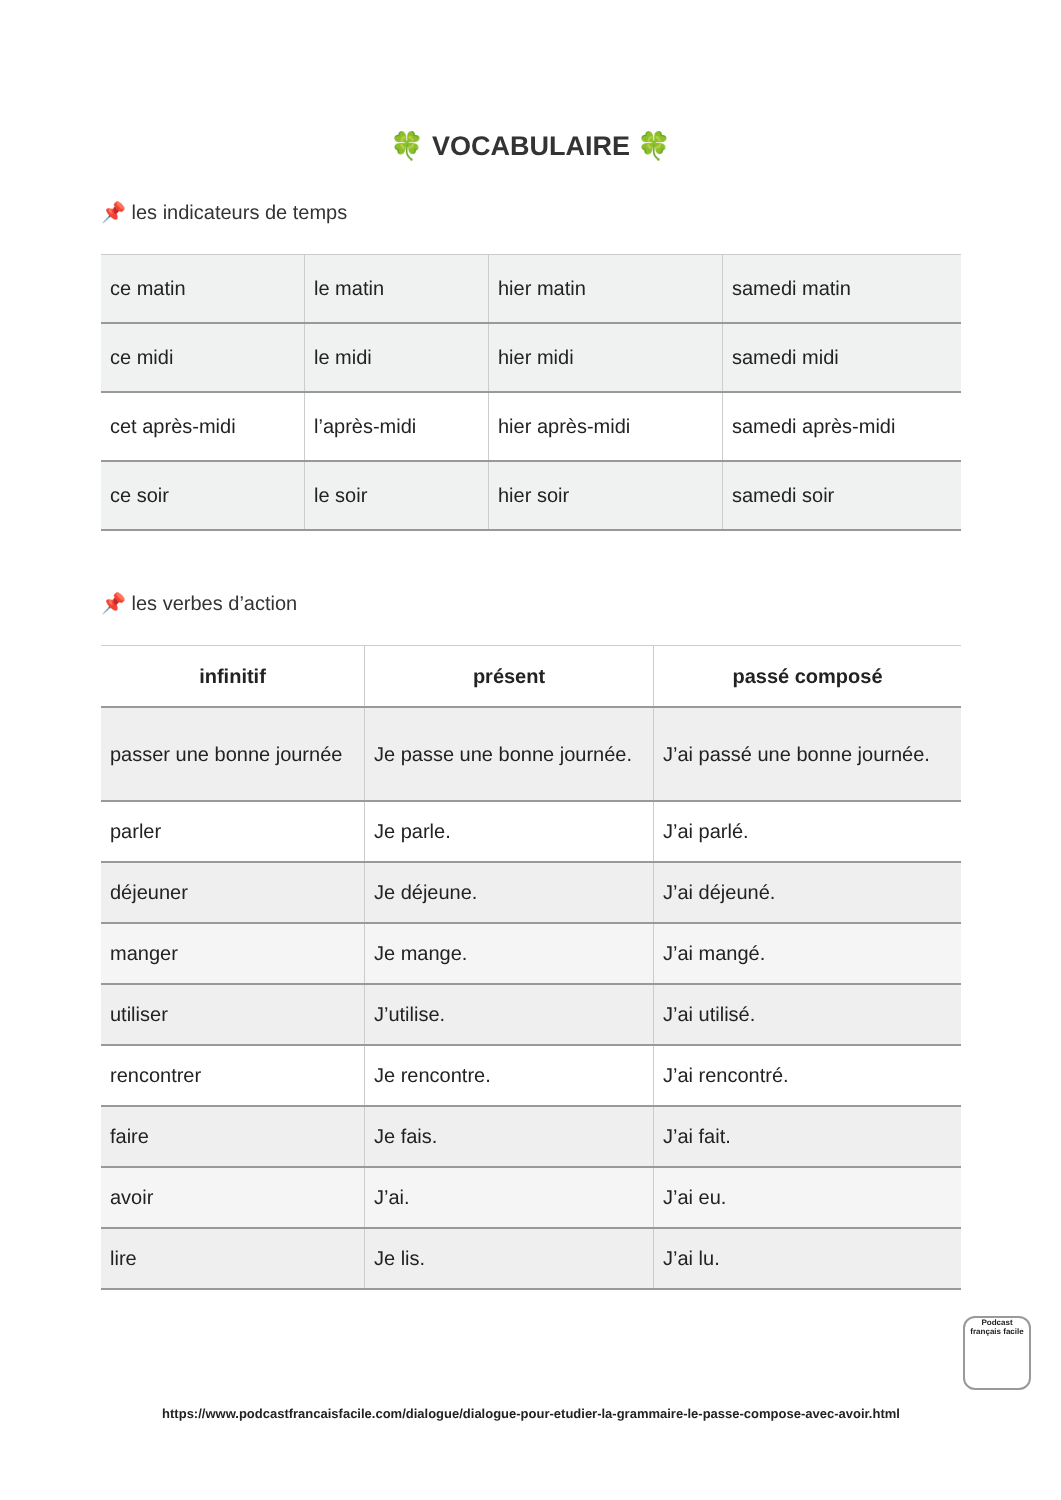🍀 VOCABULAIRE 🍀
📌 les indicateurs de temps
| ce matin | le matin | hier matin | samedi matin |
| ce midi | le midi | hier midi | samedi midi |
| cet après-midi | l’après-midi | hier après-midi | samedi après-midi |
| ce soir | le soir | hier soir | samedi soir |
📌 les verbes d’action
| infinitif | présent | passé composé |
| --- | --- | --- |
| passer une bonne journée | Je passe une bonne journée. | J’ai passé une bonne journée. |
| parler | Je parle. | J’ai parlé. |
| déjeuner | Je déjeune. | J’ai déjeuné. |
| manger | Je mange. | J’ai mangé. |
| utiliser | J’utilise. | J’ai utilisé. |
| rencontrer | Je rencontre. | J’ai rencontré. |
| faire | Je fais. | J’ai fait. |
| avoir | J’ai. | J’ai eu. |
| lire | Je lis. | J’ai lu. |
https://www.podcastfrancaisfacile.com/dialogue/dialogue-pour-etudier-la-grammaire-le-passe-compose-avec-avoir.html
Podcast français facile